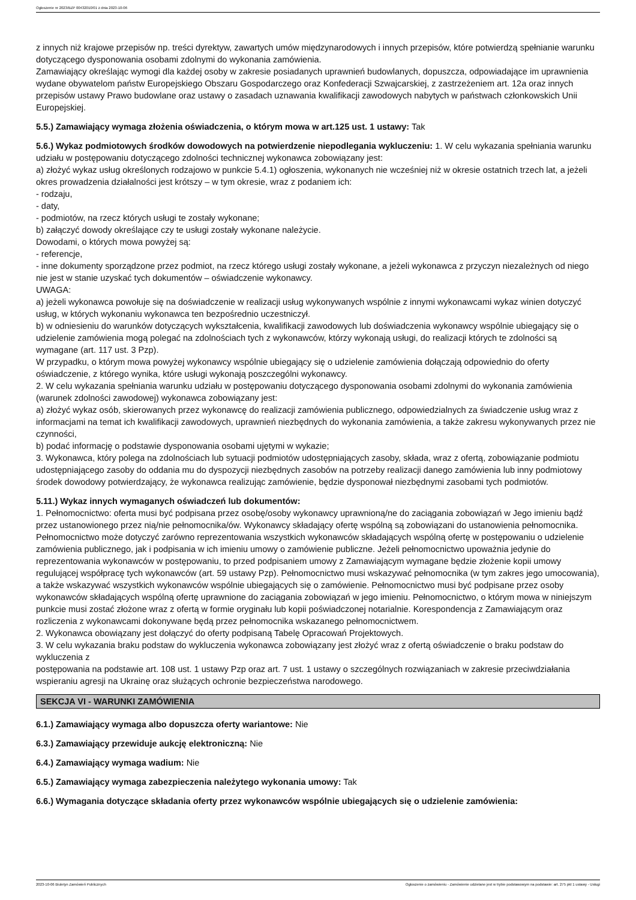Ogłoszenie nr 2023/BZP 00432010/01 z dnia 2023-10-06
z innych niż krajowe przepisów np. treści dyrektyw, zawartych umów międzynarodowych i innych przepisów, które potwierdzą spełnianie warunku dotyczącego dysponowania osobami zdolnymi do wykonania zamówienia.
Zamawiający określając wymogi dla każdej osoby w zakresie posiadanych uprawnień budowlanych, dopuszcza, odpowiadające im uprawnienia wydane obywatelom państw Europejskiego Obszaru Gospodarczego oraz Konfederacji Szwajcarskiej, z zastrzeżeniem art. 12a oraz innych przepisów ustawy Prawo budowlane oraz ustawy o zasadach uznawania kwalifikacji zawodowych nabytych w państwach członkowskich Unii Europejskiej.
5.5.) Zamawiający wymaga złożenia oświadczenia, o którym mowa w art.125 ust. 1 ustawy: Tak
5.6.) Wykaz podmiotowych środków dowodowych na potwierdzenie niepodlegania wykluczeniu: 1. W celu wykazania spełniania warunku udziału w postępowaniu dotyczącego zdolności technicznej wykonawca zobowiązany jest:
a) złożyć wykaz usług określonych rodzajowo w punkcie 5.4.1) ogłoszenia, wykonanych nie wcześniej niż w okresie ostatnich trzech lat, a jeżeli okres prowadzenia działalności jest krótszy – w tym okresie, wraz z podaniem ich:
- rodzaju,
- daty,
- podmiotów, na rzecz których usługi te zostały wykonane;
b) załączyć dowody określające czy te usługi zostały wykonane należycie.
Dowodami, o których mowa powyżej są:
- referencje,
- inne dokumenty sporządzone przez podmiot, na rzecz którego usługi zostały wykonane, a jeżeli wykonawca z przyczyn niezależnych od niego nie jest w stanie uzyskać tych dokumentów – oświadczenie wykonawcy.
UWAGA:
a) jeżeli wykonawca powołuje się na doświadczenie w realizacji usług wykonywanych wspólnie z innymi wykonawcami wykaz winien dotyczyć usług, w których wykonaniu wykonawca ten bezpośrednio uczestniczył.
b) w odniesieniu do warunków dotyczących wykształcenia, kwalifikacji zawodowych lub doświadczenia wykonawcy wspólnie ubiegający się o udzielenie zamówienia mogą polegać na zdolnościach tych z wykonawców, którzy wykonają usługi, do realizacji których te zdolności są wymagane (art. 117 ust. 3 Pzp).
W przypadku, o którym mowa powyżej wykonawcy wspólnie ubiegający się o udzielenie zamówienia dołączają odpowiednio do oferty oświadczenie, z którego wynika, które usługi wykonają poszczególni wykonawcy.
2. W celu wykazania spełniania warunku udziału w postępowaniu dotyczącego dysponowania osobami zdolnymi do wykonania zamówienia (warunek zdolności zawodowej) wykonawca zobowiązany jest:
a) złożyć wykaz osób, skierowanych przez wykonawcę do realizacji zamówienia publicznego, odpowiedzialnych za świadczenie usług wraz z informacjami na temat ich kwalifikacji zawodowych, uprawnień niezbędnych do wykonania zamówienia, a także zakresu wykonywanych przez nie czynności,
b) podać informację o podstawie dysponowania osobami ujętymi w wykazie;
3. Wykonawca, który polega na zdolnościach lub sytuacji podmiotów udostępniających zasoby, składa, wraz z ofertą, zobowiązanie podmiotu udostępniającego zasoby do oddania mu do dyspozycji niezbędnych zasobów na potrzeby realizacji danego zamówienia lub inny podmiotowy środek dowodowy potwierdzający, że wykonawca realizując zamówienie, będzie dysponował niezbędnymi zasobami tych podmiotów.
5.11.) Wykaz innych wymaganych oświadczeń lub dokumentów:
1. Pełnomocnictwo: oferta musi być podpisana przez osobę/osoby wykonawcy uprawnioną/ne do zaciągania zobowiązań w Jego imieniu bądź przez ustanowionego przez nią/nie pełnomocnika/ów. Wykonawcy składający ofertę wspólną są zobowiązani do ustanowienia pełnomocnika. Pełnomocnictwo może dotyczyć zarówno reprezentowania wszystkich wykonawców składających wspólną ofertę w postępowaniu o udzielenie zamówienia publicznego, jak i podpisania w ich imieniu umowy o zamówienie publiczne. Jeżeli pełnomocnictwo upoważnia jedynie do reprezentowania wykonawców w postępowaniu, to przed podpisaniem umowy z Zamawiającym wymagane będzie złożenie kopii umowy regulującej współpracę tych wykonawców (art. 59 ustawy Pzp). Pełnomocnictwo musi wskazywać pełnomocnika (w tym zakres jego umocowania), a także wskazywać wszystkich wykonawców wspólnie ubiegających się o zamówienie. Pełnomocnictwo musi być podpisane przez osoby wykonawców składających wspólną ofertę uprawnione do zaciągania zobowiązań w jego imieniu. Pełnomocnictwo, o którym mowa w niniejszym punkcie musi zostać złożone wraz z ofertą w formie oryginału lub kopii poświadczonej notarialnie. Korespondencja z Zamawiającym oraz rozliczenia z wykonawcami dokonywane będą przez pełnomocnika wskazanego pełnomocnictwem.
2. Wykonawca obowiązany jest dołączyć do oferty podpisaną Tabelę Opracowań Projektowych.
3. W celu wykazania braku podstaw do wykluczenia wykonawca zobowiązany jest złożyć wraz z ofertą oświadczenie o braku podstaw do wykluczenia z
postępowania na podstawie art. 108 ust. 1 ustawy Pzp oraz art. 7 ust. 1 ustawy o szczególnych rozwiązaniach w zakresie przeciwdziałania wspieraniu agresji na Ukrainę oraz służących ochronie bezpieczeństwa narodowego.
SEKCJA VI - WARUNKI ZAMÓWIENIA
6.1.) Zamawiający wymaga albo dopuszcza oferty wariantowe: Nie
6.3.) Zamawiający przewiduje aukcję elektroniczną: Nie
6.4.) Zamawiający wymaga wadium: Nie
6.5.) Zamawiający wymaga zabezpieczenia należytego wykonania umowy: Tak
6.6.) Wymagania dotyczące składania oferty przez wykonawców wspólnie ubiegających się o udzielenie zamówienia:
2023-10-06 Biuletyn Zamówień Publicznych Ogłoszenie o zamówieniu - Zamówienie udzielane jest w trybie podstawowym na podstawie: art. 275 pkt 1 ustawy - Usługi